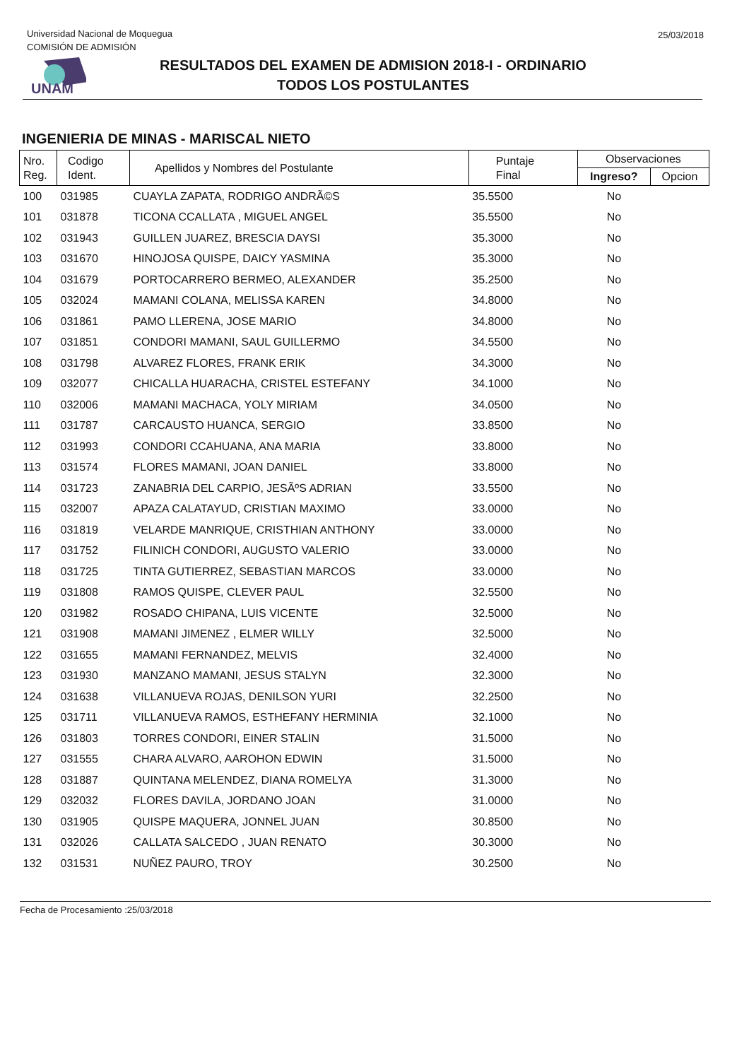Universidad Nacional de Moquegua
COMISIÓN DE ADMISIÓN
25/03/2018
UNAM
RESULTADOS DEL EXAMEN DE ADMISION 2018-I - ORDINARIO
TODOS LOS POSTULANTES
INGENIERIA DE MINAS - MARISCAL NIETO
| Nro. Reg. | Codigo Ident. | Apellidos y Nombres del Postulante | Puntaje Final | Observaciones | |
| --- | --- | --- | --- | --- | --- |
| | | | | Ingreso? | Opcion |
| 100 | 031985 | CUAYLA ZAPATA, RODRIGO ANDRÃ©S | 35.5500 | No | |
| 101 | 031878 | TICONA CCALLATA , MIGUEL ANGEL | 35.5500 | No | |
| 102 | 031943 | GUILLEN JUAREZ, BRESCIA DAYSI | 35.3000 | No | |
| 103 | 031670 | HINOJOSA QUISPE, DAICY YASMINA | 35.3000 | No | |
| 104 | 031679 | PORTOCARRERO BERMEO, ALEXANDER | 35.2500 | No | |
| 105 | 032024 | MAMANI COLANA, MELISSA KAREN | 34.8000 | No | |
| 106 | 031861 | PAMO LLERENA, JOSE MARIO | 34.8000 | No | |
| 107 | 031851 | CONDORI MAMANI, SAUL GUILLERMO | 34.5500 | No | |
| 108 | 031798 | ALVAREZ FLORES, FRANK ERIK | 34.3000 | No | |
| 109 | 032077 | CHICALLA HUARACHA, CRISTEL ESTEFANY | 34.1000 | No | |
| 110 | 032006 | MAMANI MACHACA, YOLY MIRIAM | 34.0500 | No | |
| 111 | 031787 | CARCAUSTO HUANCA, SERGIO | 33.8500 | No | |
| 112 | 031993 | CONDORI CCAHUANA, ANA MARIA | 33.8000 | No | |
| 113 | 031574 | FLORES MAMANI, JOAN DANIEL | 33.8000 | No | |
| 114 | 031723 | ZANABRIA DEL CARPIO, JESÃºS ADRIAN | 33.5500 | No | |
| 115 | 032007 | APAZA CALATAYUD, CRISTIAN MAXIMO | 33.0000 | No | |
| 116 | 031819 | VELARDE MANRIQUE, CRISTHIAN ANTHONY | 33.0000 | No | |
| 117 | 031752 | FILINICH CONDORI, AUGUSTO VALERIO | 33.0000 | No | |
| 118 | 031725 | TINTA GUTIERREZ, SEBASTIAN MARCOS | 33.0000 | No | |
| 119 | 031808 | RAMOS QUISPE, CLEVER PAUL | 32.5500 | No | |
| 120 | 031982 | ROSADO CHIPANA, LUIS VICENTE | 32.5000 | No | |
| 121 | 031908 | MAMANI JIMENEZ , ELMER WILLY | 32.5000 | No | |
| 122 | 031655 | MAMANI FERNANDEZ, MELVIS | 32.4000 | No | |
| 123 | 031930 | MANZANO MAMANI, JESUS STALYN | 32.3000 | No | |
| 124 | 031638 | VILLANUEVA ROJAS, DENILSON YURI | 32.2500 | No | |
| 125 | 031711 | VILLANUEVA RAMOS, ESTHEFANY HERMINIA | 32.1000 | No | |
| 126 | 031803 | TORRES CONDORI, EINER STALIN | 31.5000 | No | |
| 127 | 031555 | CHARA ALVARO, AAROHON EDWIN | 31.5000 | No | |
| 128 | 031887 | QUINTANA MELENDEZ, DIANA ROMELYA | 31.3000 | No | |
| 129 | 032032 | FLORES DAVILA, JORDANO JOAN | 31.0000 | No | |
| 130 | 031905 | QUISPE MAQUERA, JONNEL JUAN | 30.8500 | No | |
| 131 | 032026 | CALLATA SALCEDO , JUAN RENATO | 30.3000 | No | |
| 132 | 031531 | NUÑEZ PAURO, TROY | 30.2500 | No | |
Fecha de Procesamiento :25/03/2018